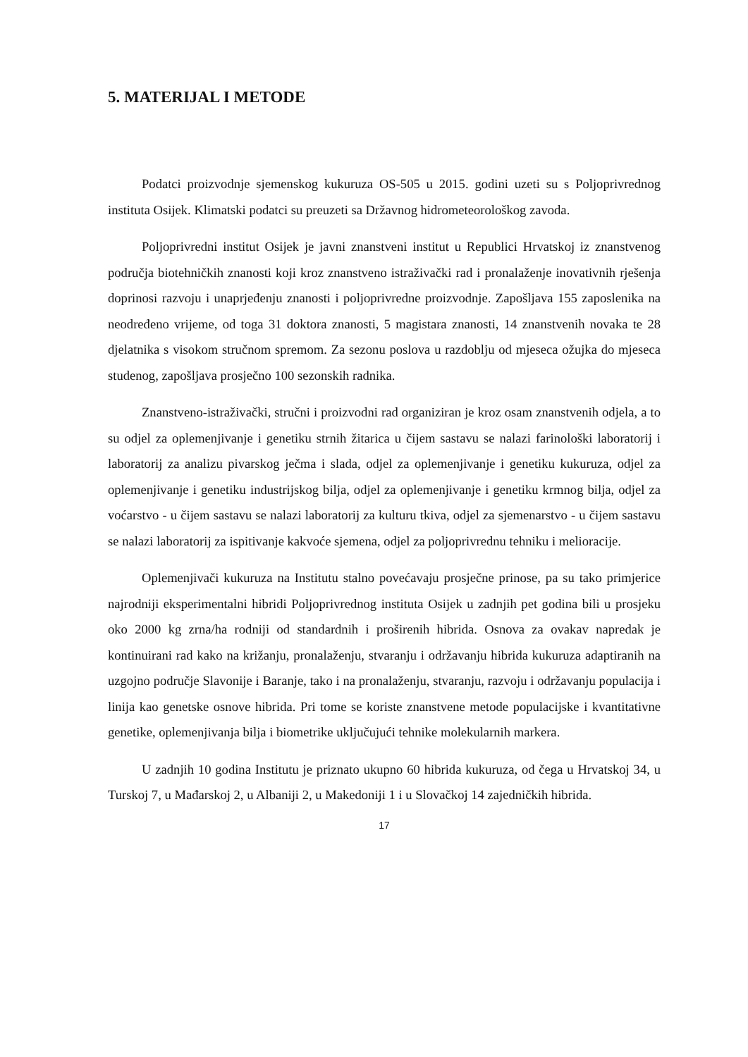5. MATERIJAL I METODE
Podatci proizvodnje sjemenskog kukuruza OS-505 u 2015. godini uzeti su s Poljoprivrednog instituta Osijek. Klimatski podatci su preuzeti sa Državnog hidrometeorološkog zavoda.
Poljoprivredni institut Osijek je javni znanstveni institut u Republici Hrvatskoj iz znanstvenog područja biotehničkih znanosti koji kroz znanstveno istraživački rad i pronalaženje inovativnih rješenja doprinosi razvoju i unaprjeđenju znanosti i poljoprivredne proizvodnje. Zapošljava 155 zaposlenika na neodređeno vrijeme, od toga 31 doktora znanosti, 5 magistara znanosti, 14 znanstvenih novaka te 28 djelatnika s visokom stručnom spremom. Za sezonu poslova u razdoblju od mjeseca ožujka do mjeseca studenog, zapošljava prosječno 100 sezonskih radnika.
Znanstveno-istraživački, stručni i proizvodni rad organiziran je kroz osam znanstvenih odjela, a to su odjel za oplemenjivanje i genetiku strnih žitarica u čijem sastavu se nalazi farinološki laboratorij i laboratorij za analizu pivarskog ječma i slada, odjel za oplemenjivanje i genetiku kukuruza, odjel za oplemenjivanje i genetiku industrijskog bilja, odjel za oplemenjivanje i genetiku krmnog bilja, odjel za voćarstvo - u čijem sastavu se nalazi laboratorij za kulturu tkiva, odjel za sjemenarstvo - u čijem sastavu se nalazi laboratorij za ispitivanje kakvoće sjemena, odjel za poljoprivrednu tehniku i melioracije.
Oplemenjivači kukuruza na Institutu stalno povećavaju prosječne prinose, pa su tako primjerice najrodniji eksperimentalni hibridi Poljoprivrednog instituta Osijek u zadnjih pet godina bili u prosjeku oko 2000 kg zrna/ha rodniji od standardnih i proširenih hibrida. Osnova za ovakav napredak je kontinuirani rad kako na križanju, pronalaženju, stvaranju i održavanju hibrida kukuruza adaptiranih na uzgojno područje Slavonije i Baranje, tako i na pronalaženju, stvaranju, razvoju i održavanju populacija i linija kao genetske osnove hibrida. Pri tome se koriste znanstvene metode populacijske i kvantitativne genetike, oplemenjivanja bilja i biometrike uključujući tehnike molekularnih markera.
U zadnjih 10 godina Institutu je priznato ukupno 60 hibrida kukuruza, od čega u Hrvatskoj 34, u Turskoj 7, u Mađarskoj 2, u Albaniji 2, u Makedoniji 1 i u Slovačkoj 14 zajedničkih hibrida.
17